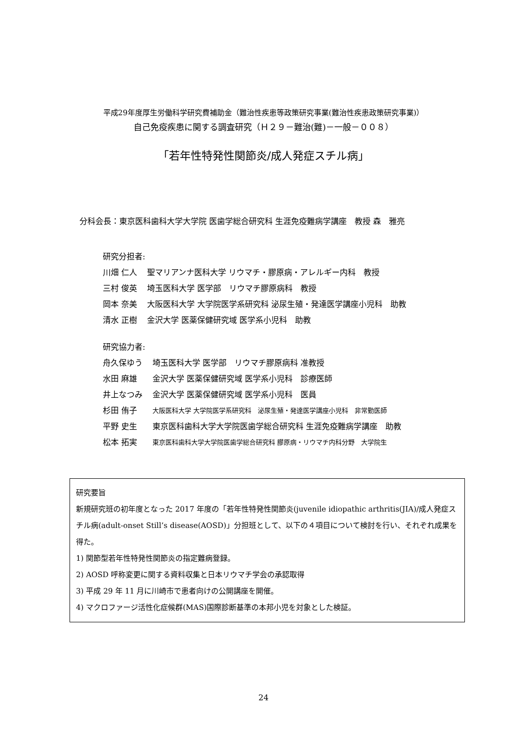平成29年度厚生労働科学研究費補助金（難治性疾患等政策研究事業(難治性疾患政策研究事業)）
自己免疫疾患に関する調査研究（Ｈ２９－難治(難)－一般－００８）
「若年性特発性関節炎/成人発症スチル病」
分科会長：東京医科歯科大学大学院 医歯学総合研究科 生涯免疫難病学講座　教授 森　雅亮
研究分担者:
| 川畑 仁人 | 聖マリアンナ医科大学 リウマチ・膠原病・アレルギー内科 教授 |
| 三村 俊英 | 埼玉医科大学 医学部 リウマチ膠原病科 教授 |
| 岡本 奈美 | 大阪医科大学 大学院医学系研究科 泌尿生殖・発達医学講座小児科 助教 |
| 清水 正樹 | 金沢大学 医薬保健研究域 医学系小児科 助教 |
研究協力者:
| 舟久保ゆう | 埼玉医科大学 医学部 リウマチ膠原病科 准教授 |
| 水田 麻雄 | 金沢大学 医薬保健研究域 医学系小児科 診療医師 |
| 井上なつみ | 金沢大学 医薬保健研究域 医学系小児科 医員 |
| 杉田 侑子 | 大阪医科大学 大学院医学系研究科 泌尿生殖・発達医学講座小児科 非常勤医師 |
| 平野 史生 | 東京医科歯科大学大学院医歯学総合研究科 生涯免疫難病学講座 助教 |
| 松本 拓実 | 東京医科歯科大学大学院医歯学総合研究科 膠原病・リウマチ内科分野 大学院生 |
研究要旨
新規研究班の初年度となった 2017 年度の「若年性特発性関節炎(juvenile idiopathic arthritis(JIA)/成人発症スチル病(adult-onset Still’s disease(AOSD)」分担班として、以下の４項目について検討を行い、それぞれ成果を得た。
1) 関節型若年性特発性関節炎の指定難病登録。
2) AOSD 呼称変更に関する資料収集と日本リウマチ学会の承認取得
3) 平成 29 年 11 月に川崎市で患者向けの公開講座を開催。
4) マクロファージ活性化症候群(MAS)国際診断基準の本邦小児を対象とした検証。
24